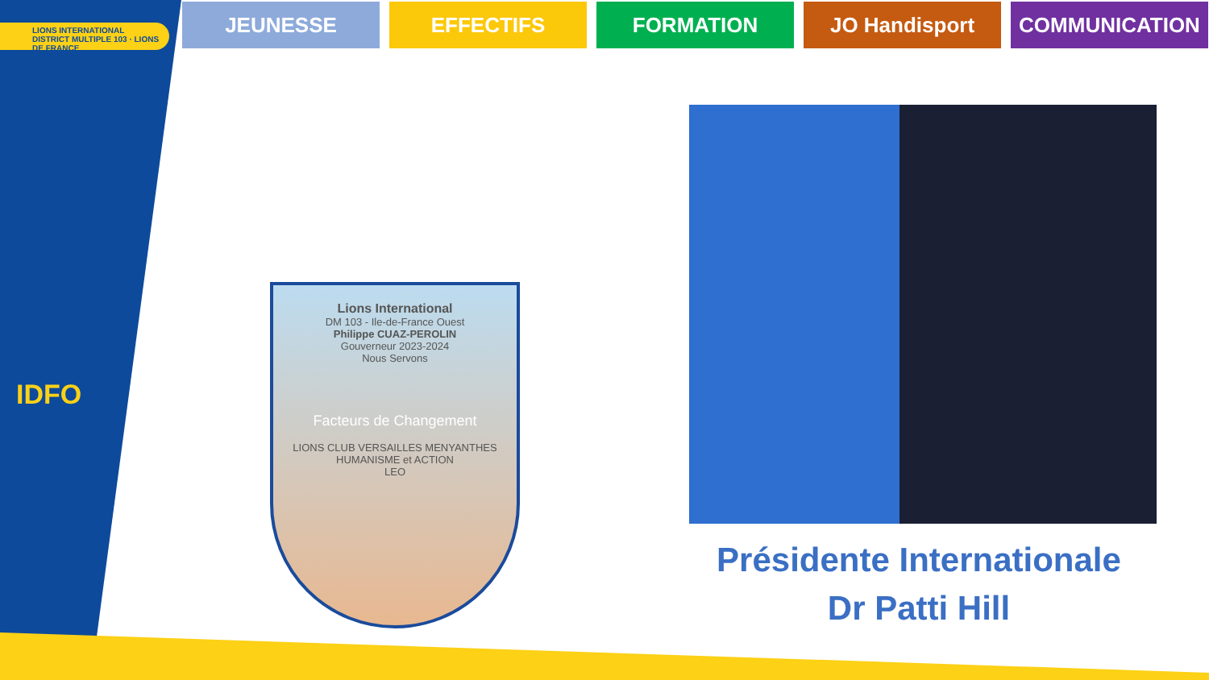LIONS INTERNATIONAL
DISTRICT MULTIPLE 103 · LIONS DE FRANCE
JEUNESSE EFFECTIFS FORMATION JO Handisport COMMUNICATION
IDFO
Lions International
DM 103 - Ile-de-France Ouest
Philippe CUAZ-PEROLIN
Gouverneur 2023-2024
Nous Servons
Facteurs de Changement
LIONS CLUB VERSAILLES MENYANTHES
HUMANISME et ACTION
LEO
Présidente Internationale
Dr Patti Hill